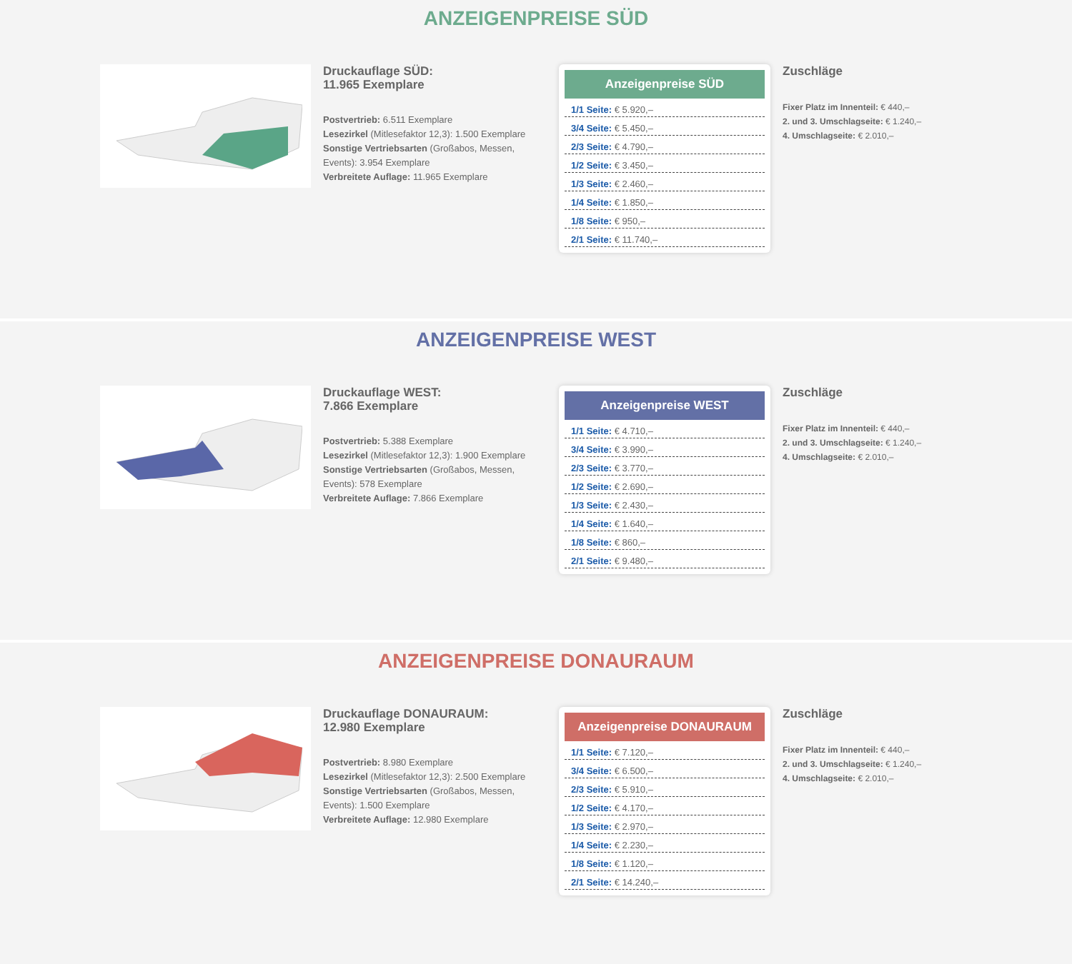ANZEIGENPREISE SÜD
Druckauflage SÜD:
11.965 Exemplare
Postvertrieb: 6.511 Exemplare
Lesezirkel (Mitlesefaktor 12,3): 1.500 Exemplare
Sonstige Vertriebsarten (Großabos, Messen, Events): 3.954 Exemplare
Verbreitete Auflage: 11.965 Exemplare
Anzeigenpreise SÜD
1/1 Seite: € 5.920,–
3/4 Seite: € 5.450,–
2/3 Seite: € 4.790,–
1/2 Seite: € 3.450,–
1/3 Seite: € 2.460,–
1/4 Seite: € 1.850,–
1/8 Seite: € 950,–
2/1 Seite: € 11.740,–
Zuschläge
Fixer Platz im Innenteil: € 440,–
2. und 3. Umschlagseite: € 1.240,–
4. Umschlagseite: € 2.010,–
ANZEIGENPREISE WEST
Druckauflage WEST:
7.866 Exemplare
Postvertrieb: 5.388 Exemplare
Lesezirkel (Mitlesefaktor 12,3): 1.900 Exemplare
Sonstige Vertriebsarten (Großabos, Messen, Events): 578 Exemplare
Verbreitete Auflage: 7.866 Exemplare
Anzeigenpreise WEST
1/1 Seite: € 4.710,–
3/4 Seite: € 3.990,–
2/3 Seite: € 3.770,–
1/2 Seite: € 2.690,–
1/3 Seite: € 2.430,–
1/4 Seite: € 1.640,–
1/8 Seite: € 860,–
2/1 Seite: € 9.480,–
Zuschläge
Fixer Platz im Innenteil: € 440,–
2. und 3. Umschlagseite: € 1.240,–
4. Umschlagseite: € 2.010,–
ANZEIGENPREISE DONAURAUM
Druckauflage DONAURAUM:
12.980 Exemplare
Postvertrieb: 8.980 Exemplare
Lesezirkel (Mitlesefaktor 12,3): 2.500 Exemplare
Sonstige Vertriebsarten (Großabos, Messen, Events): 1.500 Exemplare
Verbreitete Auflage: 12.980 Exemplare
Anzeigenpreise DONAURAUM
1/1 Seite: € 7.120,–
3/4 Seite: € 6.500,–
2/3 Seite: € 5.910,–
1/2 Seite: € 4.170,–
1/3 Seite: € 2.970,–
1/4 Seite: € 2.230,–
1/8 Seite: € 1.120,–
2/1 Seite: € 14.240,–
Zuschläge
Fixer Platz im Innenteil: € 440,–
2. und 3. Umschlagseite: € 1.240,–
4. Umschlagseite: € 2.010,–